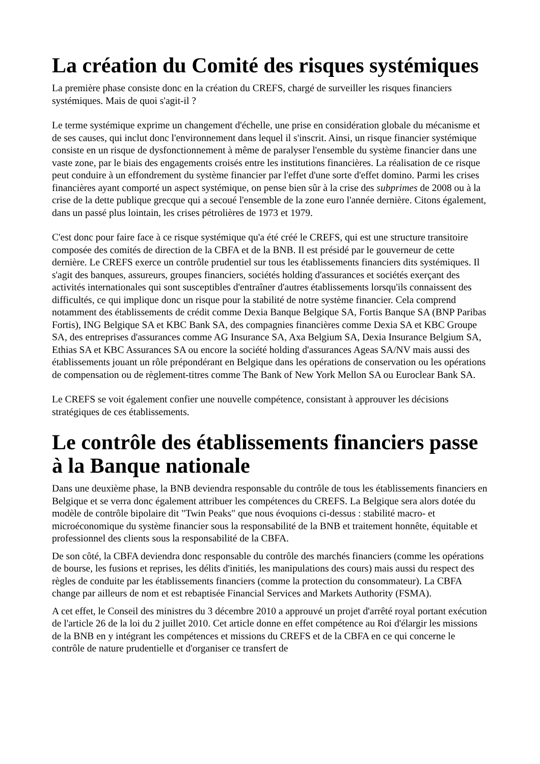La création du Comité des risques systémiques
La première phase consiste donc en la création du CREFS, chargé de surveiller les risques financiers systémiques. Mais de quoi s'agit-il ?
Le terme systémique exprime un changement d'échelle, une prise en considération globale du mécanisme et de ses causes, qui inclut donc l'environnement dans lequel il s'inscrit. Ainsi, un risque financier systémique consiste en un risque de dysfonctionnement à même de paralyser l'ensemble du système financier dans une vaste zone, par le biais des engagements croisés entre les institutions financières. La réalisation de ce risque peut conduire à un effondrement du système financier par l'effet d'une sorte d'effet domino. Parmi les crises financières ayant comporté un aspect systémique, on pense bien sûr à la crise des subprimes de 2008 ou à la crise de la dette publique grecque qui a secoué l'ensemble de la zone euro l'année dernière. Citons également, dans un passé plus lointain, les crises pétrolières de 1973 et 1979.
C'est donc pour faire face à ce risque systémique qu'a été créé le CREFS, qui est une structure transitoire composée des comités de direction de la CBFA et de la BNB. Il est présidé par le gouverneur de cette dernière. Le CREFS exerce un contrôle prudentiel sur tous les établissements financiers dits systémiques. Il s'agit des banques, assureurs, groupes financiers, sociétés holding d'assurances et sociétés exerçant des activités internationales qui sont susceptibles d'entraîner d'autres établissements lorsqu'ils connaissent des difficultés, ce qui implique donc un risque pour la stabilité de notre système financier. Cela comprend notamment des établissements de crédit comme Dexia Banque Belgique SA, Fortis Banque SA (BNP Paribas Fortis), ING Belgique SA et KBC Bank SA, des compagnies financières comme Dexia SA et KBC Groupe SA, des entreprises d'assurances comme AG Insurance SA, Axa Belgium SA, Dexia Insurance Belgium SA, Ethias SA et KBC Assurances SA ou encore la société holding d'assurances Ageas SA/NV mais aussi des établissements jouant un rôle prépondérant en Belgique dans les opérations de conservation ou les opérations de compensation ou de règlement-titres comme The Bank of New York Mellon SA ou Euroclear Bank SA.
Le CREFS se voit également confier une nouvelle compétence, consistant à approuver les décisions stratégiques de ces établissements.
Le contrôle des établissements financiers passe à la Banque nationale
Dans une deuxième phase, la BNB deviendra responsable du contrôle de tous les établissements financiers en Belgique et se verra donc également attribuer les compétences du CREFS. La Belgique sera alors dotée du modèle de contrôle bipolaire dit "Twin Peaks" que nous évoquions ci-dessus : stabilité macro- et microéconomique du système financier sous la responsabilité de la BNB et traitement honnête, équitable et professionnel des clients sous la responsabilité de la CBFA.
De son côté, la CBFA deviendra donc responsable du contrôle des marchés financiers (comme les opérations de bourse, les fusions et reprises, les délits d'initiés, les manipulations des cours) mais aussi du respect des règles de conduite par les établissements financiers (comme la protection du consommateur). La CBFA change par ailleurs de nom et est rebaptisée Financial Services and Markets Authority (FSMA).
A cet effet, le Conseil des ministres du 3 décembre 2010 a approuvé un projet d'arrêté royal portant exécution de l'article 26 de la loi du 2 juillet 2010. Cet article donne en effet compétence au Roi d'élargir les missions de la BNB en y intégrant les compétences et missions du CREFS et de la CBFA en ce qui concerne le contrôle de nature prudentielle et d'organiser ce transfert de